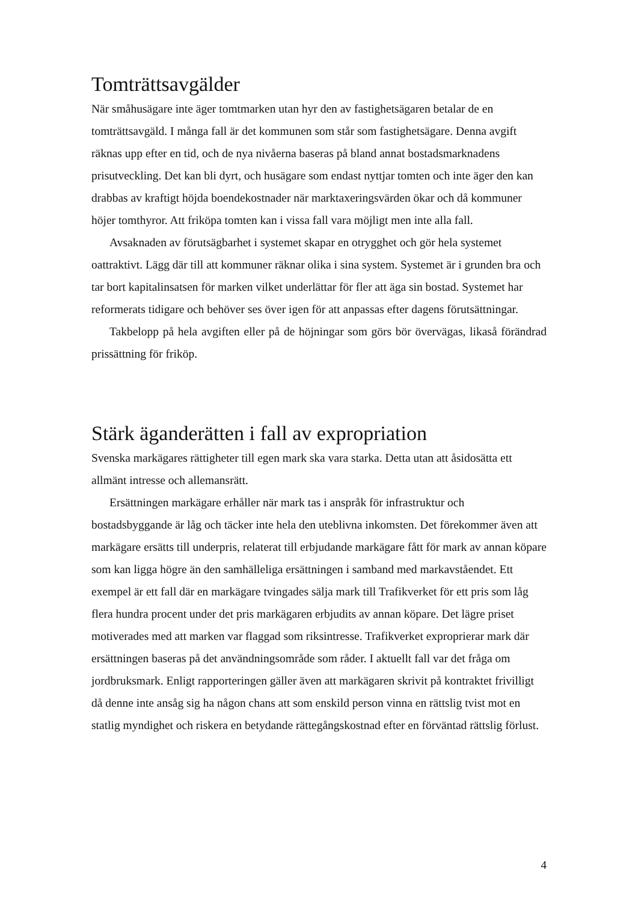Tomträttsavgälder
När småhusägare inte äger tomtmarken utan hyr den av fastighetsägaren betalar de en tomträttsavgäld. I många fall är det kommunen som står som fastighetsägare. Denna avgift räknas upp efter en tid, och de nya nivåerna baseras på bland annat bostadsmarknadens prisutveckling. Det kan bli dyrt, och husägare som endast nyttjar tomten och inte äger den kan drabbas av kraftigt höjda boendekostnader när marktaxeringsvärden ökar och då kommuner höjer tomthyror. Att friköpa tomten kan i vissa fall vara möjligt men inte alla fall.
Avsaknaden av förutsägbarhet i systemet skapar en otrygghet och gör hela systemet oattraktivt. Lägg där till att kommuner räknar olika i sina system. Systemet är i grunden bra och tar bort kapitalinsatsen för marken vilket underlättar för fler att äga sin bostad. Systemet har reformerats tidigare och behöver ses över igen för att anpassas efter dagens förutsättningar.
Takbelopp på hela avgiften eller på de höjningar som görs bör övervägas, likaså förändrad prissättning för friköp.
Stärk äganderätten i fall av expropriation
Svenska markägares rättigheter till egen mark ska vara starka. Detta utan att åsidosätta ett allmänt intresse och allemansrätt.
Ersättningen markägare erhåller när mark tas i anspråk för infrastruktur och bostadsbyggande är låg och täcker inte hela den uteblivna inkomsten. Det förekommer även att markägare ersätts till underpris, relaterat till erbjudande markägare fått för mark av annan köpare som kan ligga högre än den samhälleliga ersättningen i samband med markavståendet. Ett exempel är ett fall där en markägare tvingades sälja mark till Trafikverket för ett pris som låg flera hundra procent under det pris markägaren erbjudits av annan köpare. Det lägre priset motiverades med att marken var flaggad som riksintresse. Trafikverket exproprierar mark där ersättningen baseras på det användningsområde som råder. I aktuellt fall var det fråga om jordbruksmark. Enligt rapporteringen gäller även att markägaren skrivit på kontraktet frivilligt då denne inte ansåg sig ha någon chans att som enskild person vinna en rättslig tvist mot en statlig myndighet och riskera en betydande rättegångskostnad efter en förväntad rättslig förlust.
4